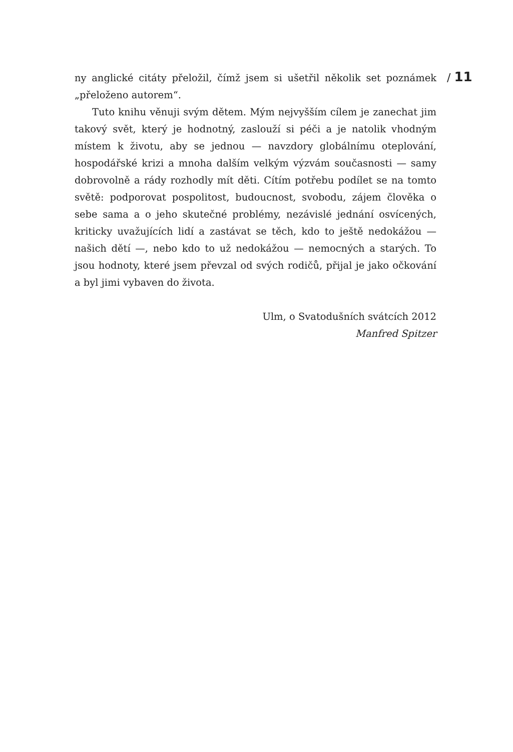ny anglické citáty přeložil, čímž jsem si ušetřil několik set poznámek „přeloženo autorem“.
Tuto knihu věnuji svým dětem. Mým nejvyšším cílem je zanechat jim takový svět, který je hodnotný, zaslouží si péči a je natolik vhodným místem k životu, aby se jednou — navzdory globálnímu oteplování, hospodářské krizi a mnoha dalším velkým výzvám současnosti — samy dobrovolně a rády rozhodly mít děti. Cítím potřebu podílet se na tomto světě: podporovat pospolitost, budoucnost, svobodu, zájem člověka o sebe sama a o jeho skutečné problémy, nezávislé jednání osvícených, kriticky uvažujících lidí a zastávat se těch, kdo to ještě nedokážou — našich dětí —, nebo kdo to už nedokážou — nemocných a starých. To jsou hodnoty, které jsem převzal od svých rodičů, přijal je jako očkování a byl jimi vybaven do života.
Ulm, o Svatodušních svátcích 2012
Manfred Spitzer
/ 11